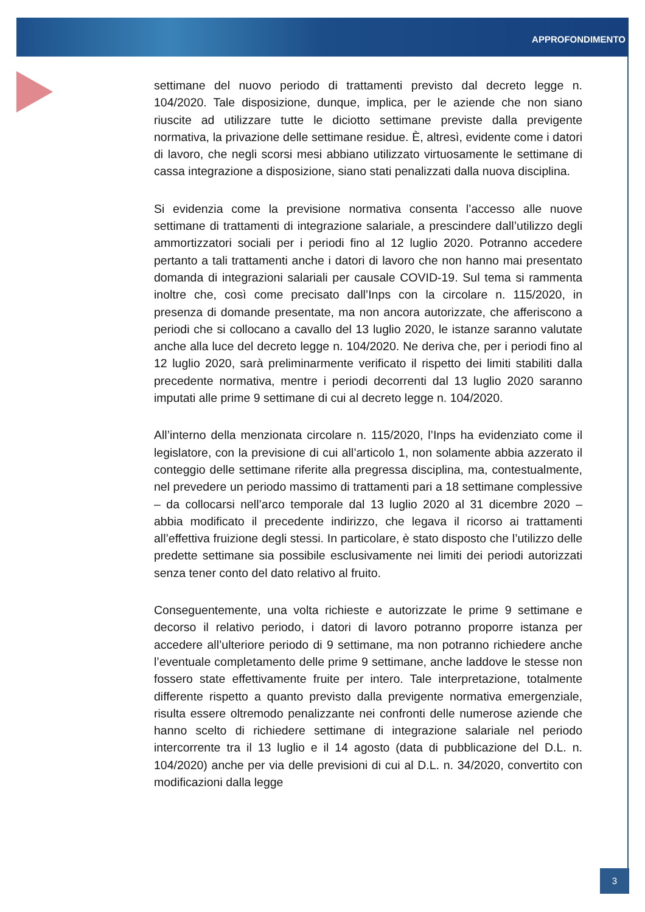APPROFONDIMENTO
settimane del nuovo periodo di trattamenti previsto dal decreto legge n. 104/2020. Tale disposizione, dunque, implica, per le aziende che non siano riuscite ad utilizzare tutte le diciotto settimane previste dalla previgente normativa, la privazione delle settimane residue. È, altresì, evidente come i datori di lavoro, che negli scorsi mesi abbiano utilizzato virtuosamente le settimane di cassa integrazione a disposizione, siano stati penalizzati dalla nuova disciplina.
Si evidenzia come la previsione normativa consenta l’accesso alle nuove settimane di trattamenti di integrazione salariale, a prescindere dall’utilizzo degli ammortizzatori sociali per i periodi fino al 12 luglio 2020. Potranno accedere pertanto a tali trattamenti anche i datori di lavoro che non hanno mai presentato domanda di integrazioni salariali per causale COVID-19. Sul tema si rammenta inoltre che, così come precisato dall’Inps con la circolare n. 115/2020, in presenza di domande presentate, ma non ancora autorizzate, che afferiscono a periodi che si collocano a cavallo del 13 luglio 2020, le istanze saranno valutate anche alla luce del decreto legge n. 104/2020. Ne deriva che, per i periodi fino al 12 luglio 2020, sarà preliminarmente verificato il rispetto dei limiti stabiliti dalla precedente normativa, mentre i periodi decorrenti dal 13 luglio 2020 saranno imputati alle prime 9 settimane di cui al decreto legge n. 104/2020.
All’interno della menzionata circolare n. 115/2020, l’Inps ha evidenziato come il legislatore, con la previsione di cui all’articolo 1, non solamente abbia azzerato il conteggio delle settimane riferite alla pregressa disciplina, ma, contestualmente, nel prevedere un periodo massimo di trattamenti pari a 18 settimane complessive – da collocarsi nell’arco temporale dal 13 luglio 2020 al 31 dicembre 2020 – abbia modificato il precedente indirizzo, che legava il ricorso ai trattamenti all’effettiva fruizione degli stessi. In particolare, è stato disposto che l’utilizzo delle predette settimane sia possibile esclusivamente nei limiti dei periodi autorizzati senza tener conto del dato relativo al fruito.
Conseguentemente, una volta richieste e autorizzate le prime 9 settimane e decorso il relativo periodo, i datori di lavoro potranno proporre istanza per accedere all’ulteriore periodo di 9 settimane, ma non potranno richiedere anche l’eventuale completamento delle prime 9 settimane, anche laddove le stesse non fossero state effettivamente fruite per intero. Tale interpretazione, totalmente differente rispetto a quanto previsto dalla previgente normativa emergenziale, risulta essere oltremodo penalizzante nei confronti delle numerose aziende che hanno scelto di richiedere settimane di integrazione salariale nel periodo intercorrente tra il 13 luglio e il 14 agosto (data di pubblicazione del D.L. n. 104/2020) anche per via delle previsioni di cui al D.L. n. 34/2020, convertito con modificazioni dalla legge
3